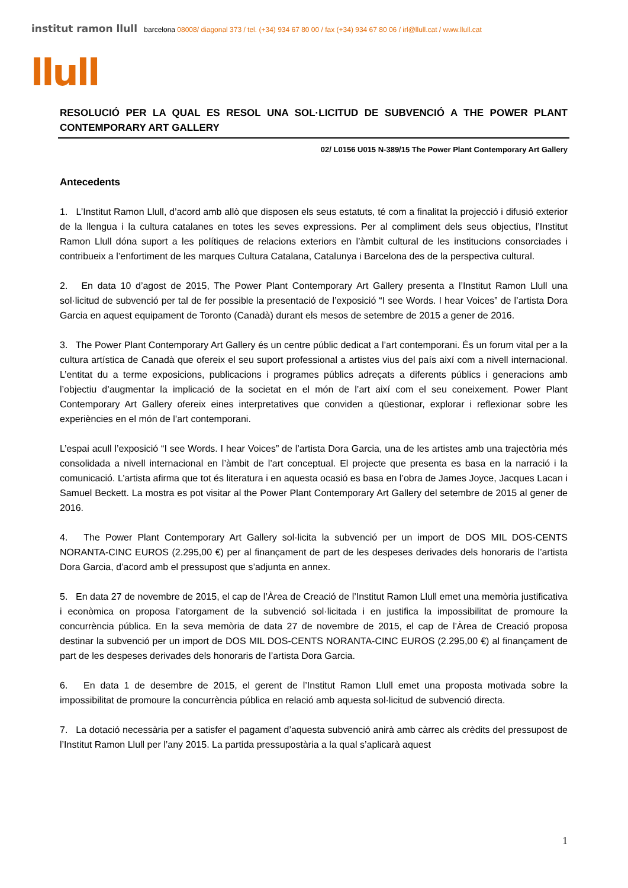institut ramon llull barcelona 08008/ diagonal 373 / tel. (+34) 934 67 80 00 / fax (+34) 934 67 80 06 / irl@llull.cat / www.llull.cat
llull
RESOLUCIÓ PER LA QUAL ES RESOL UNA SOL·LICITUD DE SUBVENCIÓ A THE POWER PLANT CONTEMPORARY ART GALLERY
02/ L0156 U015 N-389/15 The Power Plant Contemporary Art Gallery
Antecedents
1. L’Institut Ramon Llull, d’acord amb allò que disposen els seus estatuts, té com a finalitat la projecció i difusió exterior de la llengua i la cultura catalanes en totes les seves expressions. Per al compliment dels seus objectius, l’Institut Ramon Llull dóna suport a les polítiques de relacions exteriors en l’àmbit cultural de les institucions consorciades i contribueix a l’enfortiment de les marques Cultura Catalana, Catalunya i Barcelona des de la perspectiva cultural.
2. En data 10 d’agost de 2015, The Power Plant Contemporary Art Gallery presenta a l’Institut Ramon Llull una sol·licitud de subvenció per tal de fer possible la presentació de l’exposició “I see Words. I hear Voices” de l’artista Dora Garcia en aquest equipament de Toronto (Canadà) durant els mesos de setembre de 2015 a gener de 2016.
3. The Power Plant Contemporary Art Gallery és un centre públic dedicat a l’art contemporani. És un forum vital per a la cultura artística de Canadà que ofereix el seu suport professional a artistes vius del país així com a nivell internacional. L’entitat du a terme exposicions, publicacions i programes públics adreçats a diferents públics i generacions amb l’objectiu d’augmentar la implicació de la societat en el món de l’art així com el seu coneixement. Power Plant Contemporary Art Gallery ofereix eines interpretatives que conviden a qüestionar, explorar i reflexionar sobre les experiències en el món de l’art contemporani.
L’espai acull l’exposició “I see Words. I hear Voices” de l’artista Dora Garcia, una de les artistes amb una trajectòria més consolidada a nivell internacional en l’àmbit de l’art conceptual. El projecte que presenta es basa en la narració i la comunicació. L’artista afirma que tot és literatura i en aquesta ocasió es basa en l’obra de James Joyce, Jacques Lacan i Samuel Beckett. La mostra es pot visitar al the Power Plant Contemporary Art Gallery del setembre de 2015 al gener de 2016.
4. The Power Plant Contemporary Art Gallery sol·licita la subvenció per un import de DOS MIL DOS-CENTS NORANTA-CINC EUROS (2.295,00 €) per al finançament de part de les despeses derivades dels honoraris de l’artista Dora Garcia, d’acord amb el pressupost que s’adjunta en annex.
5. En data 27 de novembre de 2015, el cap de l’Àrea de Creació de l’Institut Ramon Llull emet una memòria justificativa i econòmica on proposa l’atorgament de la subvenció sol·licitada i en justifica la impossibilitat de promoure la concurrència pública. En la seva memòria de data 27 de novembre de 2015, el cap de l’Àrea de Creació proposa destinar la subvenció per un import de DOS MIL DOS-CENTS NORANTA-CINC EUROS (2.295,00 €) al finançament de part de les despeses derivades dels honoraris de l’artista Dora Garcia.
6. En data 1 de desembre de 2015, el gerent de l’Institut Ramon Llull emet una proposta motivada sobre la impossibilitat de promoure la concurrència pública en relació amb aquesta sol·licitud de subvenció directa.
7. La dotació necessària per a satisfer el pagament d’aquesta subvenció anirà amb càrrec als crèdits del pressupost de l’Institut Ramon Llull per l’any 2015. La partida pressupostària a la qual s’aplicarà aquest
1